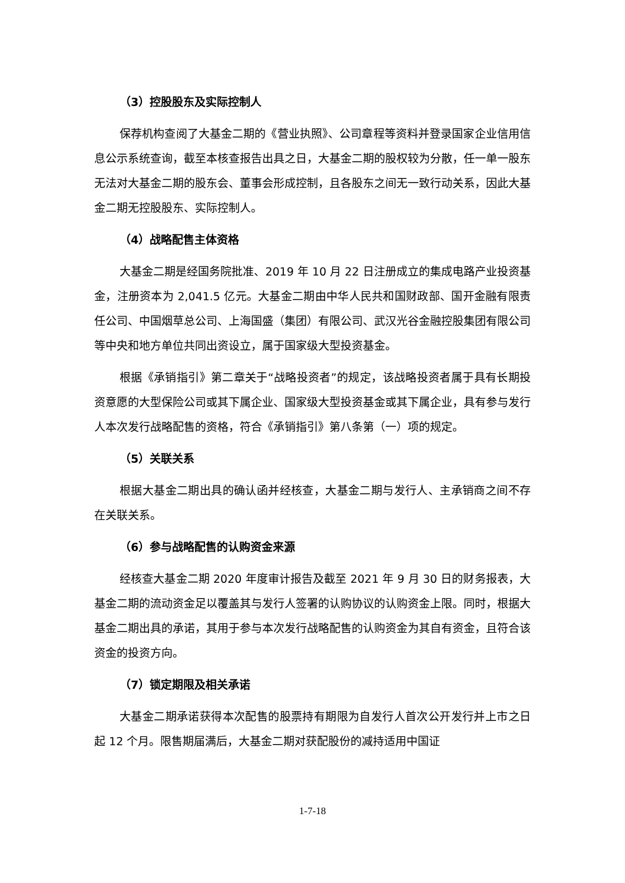（3）控股股东及实际控制人
保荐机构查阅了大基金二期的《营业执照》、公司章程等资料并登录国家企业信用信息公示系统查询，截至本核查报告出具之日，大基金二期的股权较为分散，任一单一股东无法对大基金二期的股东会、董事会形成控制，且各股东之间无一致行动关系，因此大基金二期无控股股东、实际控制人。
（4）战略配售主体资格
大基金二期是经国务院批准、2019 年 10 月 22 日注册成立的集成电路产业投资基金，注册资本为 2,041.5 亿元。大基金二期由中华人民共和国财政部、国开金融有限责任公司、中国烟草总公司、上海国盛（集团）有限公司、武汉光谷金融控股集团有限公司等中央和地方单位共同出资设立，属于国家级大型投资基金。
根据《承销指引》第二章关于“战略投资者”的规定，该战略投资者属于具有长期投资意愿的大型保险公司或其下属企业、国家级大型投资基金或其下属企业，具有参与发行人本次发行战略配售的资格，符合《承销指引》第八条第（一）项的规定。
（5）关联关系
根据大基金二期出具的确认函并经核查，大基金二期与发行人、主承销商之间不存在关联关系。
（6）参与战略配售的认购资金来源
经核查大基金二期 2020 年度审计报告及截至 2021 年 9 月 30 日的财务报表，大基金二期的流动资金足以覆盖其与发行人签署的认购协议的认购资金上限。同时，根据大基金二期出具的承诺，其用于参与本次发行战略配售的认购资金为其自有资金，且符合该资金的投资方向。
（7）锁定期限及相关承诺
大基金二期承诺获得本次配售的股票持有期限为自发行人首次公开发行并上市之日起 12 个月。限售期届满后，大基金二期对获配股份的减持适用中国证
1-7-18